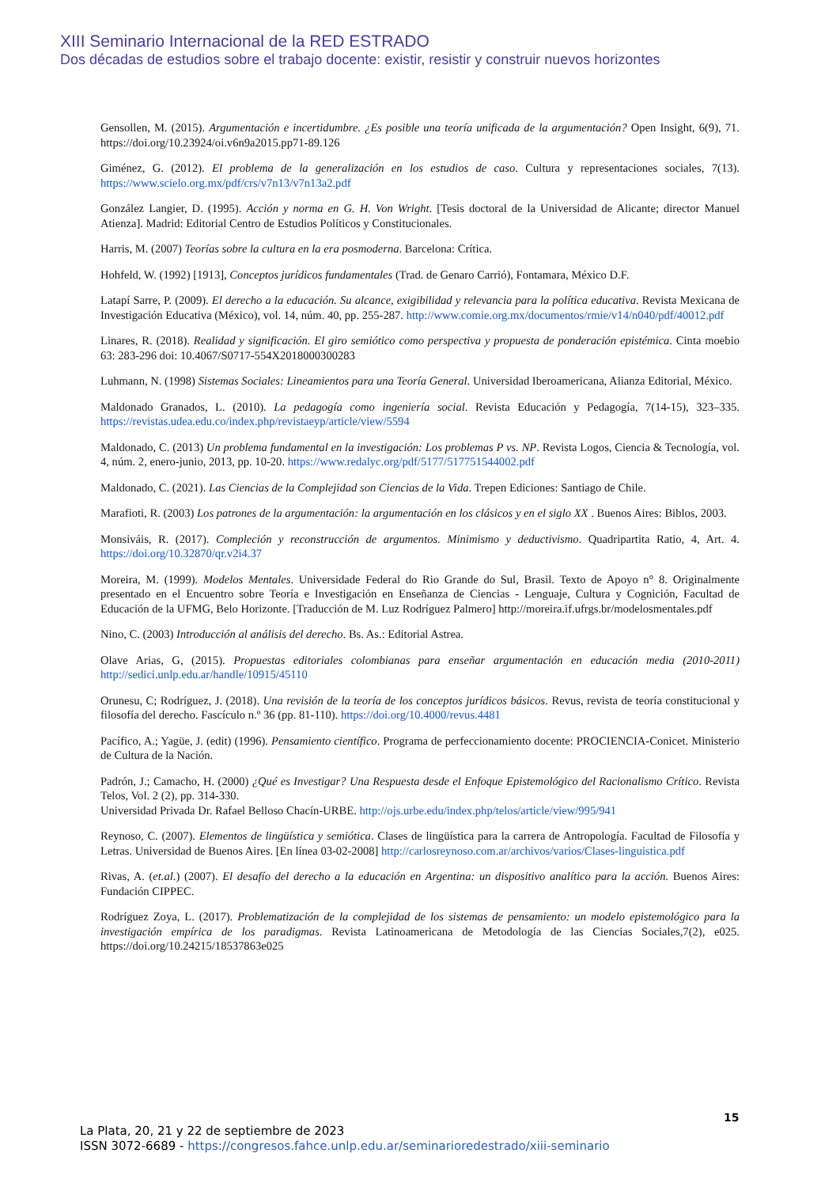XIII Seminario Internacional de la RED ESTRADO
Dos décadas de estudios sobre el trabajo docente: existir, resistir y construir nuevos horizontes
Gensollen, M. (2015). Argumentación e incertidumbre. ¿Es posible una teoría unificada de la argumentación? Open Insight, 6(9), 71. https://doi.org/10.23924/oi.v6n9a2015.pp71-89.126
Giménez, G. (2012). El problema de la generalización en los estudios de caso. Cultura y representaciones sociales, 7(13). https://www.scielo.org.mx/pdf/crs/v7n13/v7n13a2.pdf
González Langier, D. (1995). Acción y norma en G. H. Von Wright. [Tesis doctoral de la Universidad de Alicante; director Manuel Atienza]. Madrid: Editorial Centro de Estudios Políticos y Constitucionales.
Harris, M. (2007) Teorías sobre la cultura en la era posmoderna. Barcelona: Crítica.
Hohfeld, W. (1992) [1913], Conceptos jurídicos fundamentales (Trad. de Genaro Carrió), Fontamara, México D.F.
Latapí Sarre, P. (2009). El derecho a la educación. Su alcance, exigibilidad y relevancia para la política educativa. Revista Mexicana de Investigación Educativa (México), vol. 14, núm. 40, pp. 255-287. http://www.comie.org.mx/documentos/rmie/v14/n040/pdf/40012.pdf
Linares, R. (2018). Realidad y significación. El giro semiótico como perspectiva y propuesta de ponderación epistémica. Cinta moebio 63: 283-296 doi: 10.4067/S0717-554X2018000300283
Luhmann, N. (1998) Sistemas Sociales: Lineamientos para una Teoría General. Universidad Iberoamericana, Alianza Editorial, México.
Maldonado Granados, L. (2010). La pedagogía como ingeniería social. Revista Educación y Pedagogía, 7(14-15), 323–335. https://revistas.udea.edu.co/index.php/revistaeyp/article/view/5594
Maldonado, C. (2013) Un problema fundamental en la investigación: Los problemas P vs. NP. Revista Logos, Ciencia & Tecnología, vol. 4, núm. 2, enero-junio, 2013, pp. 10-20. https://www.redalyc.org/pdf/5177/517751544002.pdf
Maldonado, C. (2021). Las Ciencias de la Complejidad son Ciencias de la Vida. Trepen Ediciones: Santiago de Chile.
Marafioti, R. (2003) Los patrones de la argumentación: la argumentación en los clásicos y en el siglo XX . Buenos Aires: Biblos, 2003.
Monsiváis, R. (2017). Compleción y reconstrucción de argumentos. Minimismo y deductivismo. Quadripartita Ratio, 4, Art. 4. https://doi.org/10.32870/qr.v2i4.37
Moreira, M. (1999). Modelos Mentales. Universidade Federal do Rio Grande do Sul, Brasil. Texto de Apoyo n° 8. Originalmente presentado en el Encuentro sobre Teoría e Investigación en Enseñanza de Ciencias - Lenguaje, Cultura y Cognición, Facultad de Educación de la UFMG, Belo Horizonte. [Traducción de M. Luz Rodríguez Palmero] http://moreira.if.ufrgs.br/modelosmentales.pdf
Nino, C. (2003) Introducción al análisis del derecho. Bs. As.: Editorial Astrea.
Olave Arias, G, (2015). Propuestas editoriales colombianas para enseñar argumentación en educación media (2010-2011) http://sedici.unlp.edu.ar/handle/10915/45110
Orunesu, C; Rodríguez, J. (2018). Una revisión de la teoría de los conceptos jurídicos básicos. Revus, revista de teoría constitucional y filosofía del derecho. Fascículo n.º 36 (pp. 81-110). https://doi.org/10.4000/revus.4481
Pacífico, A.; Yagüe, J. (edit) (1996). Pensamiento científico. Programa de perfeccionamiento docente: PROCIENCIA-Conicet. Ministerio de Cultura de la Nación.
Padrón, J.; Camacho, H. (2000) ¿Qué es Investigar? Una Respuesta desde el Enfoque Epistemológico del Racionalismo Crítico. Revista Telos, Vol. 2 (2), pp. 314-330.
Universidad Privada Dr. Rafael Belloso Chacín-URBE. http://ojs.urbe.edu/index.php/telos/article/view/995/941
Reynoso, C. (2007). Elementos de lingüística y semiótica. Clases de lingüística para la carrera de Antropología. Facultad de Filosofía y Letras. Universidad de Buenos Aires. [En línea 03-02-2008] http://carlosreynoso.com.ar/archivos/varios/Clases-linguistica.pdf
Rivas, A. (et.al.) (2007). El desafío del derecho a la educación en Argentina: un dispositivo analítico para la acción. Buenos Aires: Fundación CIPPEC.
Rodríguez Zoya, L. (2017). Problematización de la complejidad de los sistemas de pensamiento: un modelo epistemológico para la investigación empírica de los paradigmas. Revista Latinoamericana de Metodología de las Ciencias Sociales,7(2), e025. https://doi.org/10.24215/18537863e025
15
La Plata, 20, 21 y 22 de septiembre de 2023
ISSN 3072-6689 - https://congresos.fahce.unlp.edu.ar/seminarioredestrado/xiii-seminario